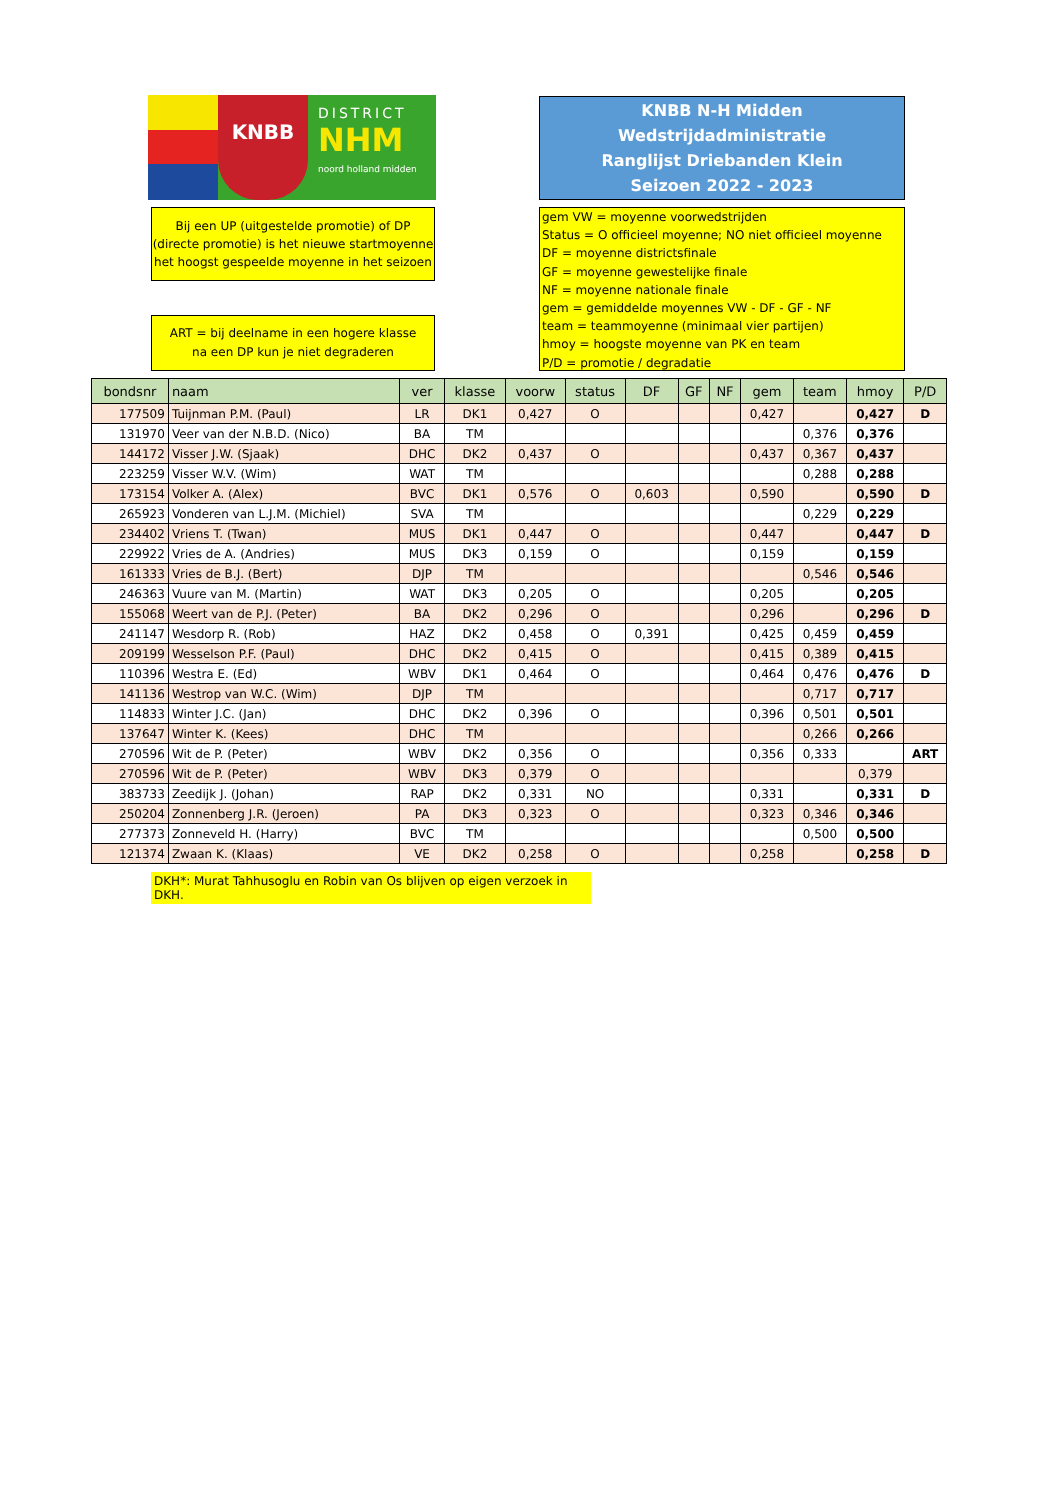KNBB
DISTRICT
NHM
noord holland midden
KNBB N-H Midden Wedstrijdadministratie
Ranglijst Driebanden Klein
Seizoen 2022 - 2023
Bij een UP (uitgestelde promotie) of DP (directe promotie) is het nieuwe startmoyenne het hoogst gespeelde moyenne in het seizoen
ART = bij deelname in een hogere klasse
na een DP kun je niet degraderen
gem VW = moyenne voorwedstrijden
Status = O officieel moyenne; NO niet officieel moyenne
DF = moyenne districtsfinale
GF = moyenne gewestelijke finale
NF = moyenne nationale finale
gem = gemiddelde moyennes VW - DF - GF - NF
team = teammoyenne (minimaal vier partijen)
hmoy = hoogste moyenne van PK en team
P/D = promotie / degradatie
| bondsnr | naam | ver | klasse | voorw | status | DF | GF | NF | gem | team | hmoy | P/D |
| --- | --- | --- | --- | --- | --- | --- | --- | --- | --- | --- | --- | --- |
| 177509 | Tuijnman P.M. (Paul) | LR | DK1 | 0,427 | O | | | | 0,427 | | 0,427 | D |
| 131970 | Veer van der N.B.D. (Nico) | BA | TM | | | | | | | 0,376 | 0,376 | |
| 144172 | Visser J.W. (Sjaak) | DHC | DK2 | 0,437 | O | | | | 0,437 | 0,367 | 0,437 | |
| 223259 | Visser W.V. (Wim) | WAT | TM | | | | | | | 0,288 | 0,288 | |
| 173154 | Volker A. (Alex) | BVC | DK1 | 0,576 | O | 0,603 | | | 0,590 | | 0,590 | D |
| 265923 | Vonderen van L.J.M. (Michiel) | SVA | TM | | | | | | | 0,229 | 0,229 | |
| 234402 | Vriens T. (Twan) | MUS | DK1 | 0,447 | O | | | | 0,447 | | 0,447 | D |
| 229922 | Vries de A. (Andries) | MUS | DK3 | 0,159 | O | | | | 0,159 | | 0,159 | |
| 161333 | Vries de B.J. (Bert) | DJP | TM | | | | | | | 0,546 | 0,546 | |
| 246363 | Vuure van M. (Martin) | WAT | DK3 | 0,205 | O | | | | 0,205 | | 0,205 | |
| 155068 | Weert van de P.J. (Peter) | BA | DK2 | 0,296 | O | | | | 0,296 | | 0,296 | D |
| 241147 | Wesdorp R. (Rob) | HAZ | DK2 | 0,458 | O | 0,391 | | | 0,425 | 0,459 | 0,459 | |
| 209199 | Wesselson P.F. (Paul) | DHC | DK2 | 0,415 | O | | | | 0,415 | 0,389 | 0,415 | |
| 110396 | Westra E. (Ed) | WBV | DK1 | 0,464 | O | | | | 0,464 | 0,476 | 0,476 | D |
| 141136 | Westrop van W.C. (Wim) | DJP | TM | | | | | | | 0,717 | 0,717 | |
| 114833 | Winter J.C. (Jan) | DHC | DK2 | 0,396 | O | | | | 0,396 | 0,501 | 0,501 | |
| 137647 | Winter K. (Kees) | DHC | TM | | | | | | | 0,266 | 0,266 | |
| 270596 | Wit de P. (Peter) | WBV | DK2 | 0,356 | O | | | | 0,356 | 0,333 | | ART |
| 270596 | Wit de P. (Peter) | WBV | DK3 | 0,379 | O | | | | | | 0,379 | |
| 383733 | Zeedijk J. (Johan) | RAP | DK2 | 0,331 | NO | | | | 0,331 | | 0,331 | D |
| 250204 | Zonnenberg J.R. (Jeroen) | PA | DK3 | 0,323 | O | | | | 0,323 | 0,346 | 0,346 | |
| 277373 | Zonneveld H. (Harry) | BVC | TM | | | | | | | 0,500 | 0,500 | |
| 121374 | Zwaan K. (Klaas) | VE | DK2 | 0,258 | O | | | | 0,258 | | 0,258 | D |
DKH*: Murat Tahhusoglu en Robin van Os blijven op eigen verzoek in DKH.